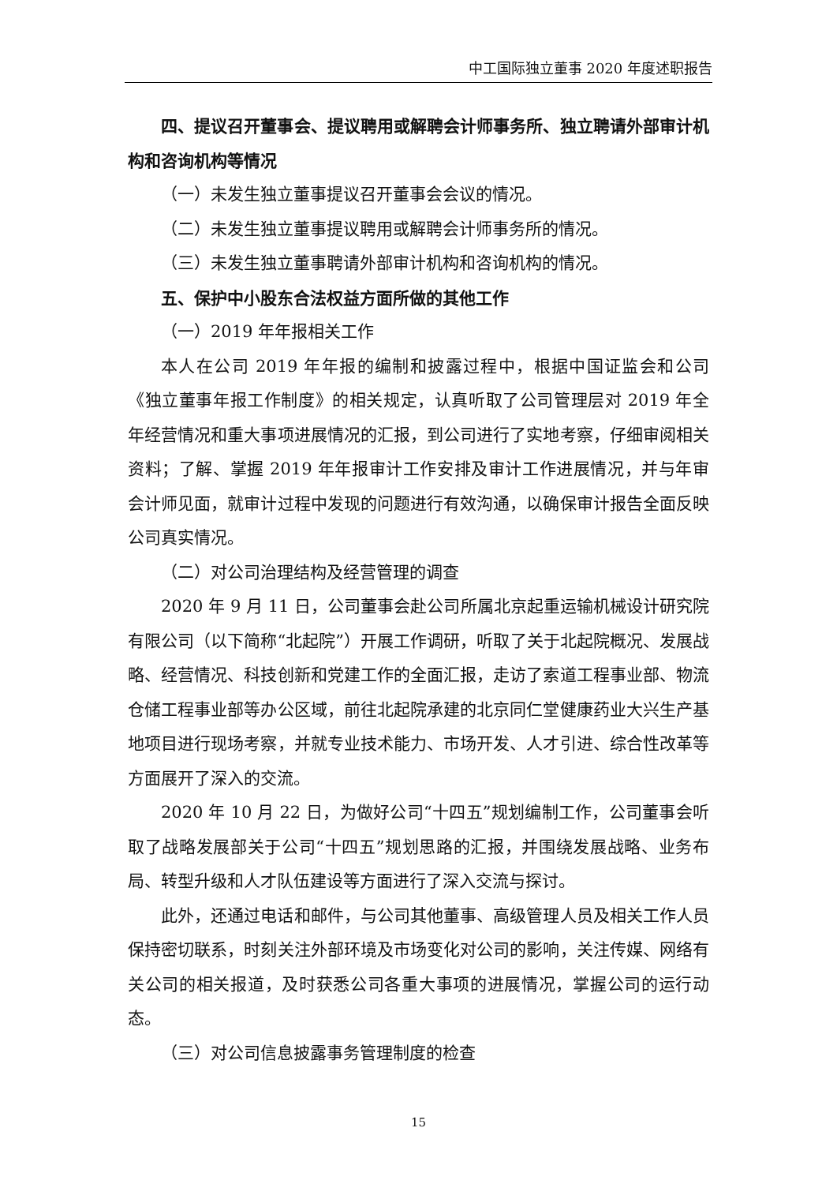中工国际独立董事 2020 年度述职报告
四、提议召开董事会、提议聘用或解聘会计师事务所、独立聘请外部审计机构和咨询机构等情况
（一）未发生独立董事提议召开董事会会议的情况。
（二）未发生独立董事提议聘用或解聘会计师事务所的情况。
（三）未发生独立董事聘请外部审计机构和咨询机构的情况。
五、保护中小股东合法权益方面所做的其他工作
（一）2019 年年报相关工作
本人在公司 2019 年年报的编制和披露过程中，根据中国证监会和公司《独立董事年报工作制度》的相关规定，认真听取了公司管理层对 2019 年全年经营情况和重大事项进展情况的汇报，到公司进行了实地考察，仔细审阅相关资料；了解、掌握 2019 年年报审计工作安排及审计工作进展情况，并与年审会计师见面，就审计过程中发现的问题进行有效沟通，以确保审计报告全面反映公司真实情况。
（二）对公司治理结构及经营管理的调查
2020 年 9 月 11 日，公司董事会赴公司所属北京起重运输机械设计研究院有限公司（以下简称“北起院”）开展工作调研，听取了关于北起院概况、发展战略、经营情况、科技创新和党建工作的全面汇报，走访了索道工程事业部、物流仓储工程事业部等办公区域，前往北起院承建的北京同仁堂健康药业大兴生产基地项目进行现场考察，并就专业技术能力、市场开发、人才引进、综合性改革等方面展开了深入的交流。
2020 年 10 月 22 日，为做好公司“十四五”规划编制工作，公司董事会听取了战略发展部关于公司“十四五”规划思路的汇报，并围绕发展战略、业务布局、转型升级和人才队伍建设等方面进行了深入交流与探讨。
此外，还通过电话和邮件，与公司其他董事、高级管理人员及相关工作人员保持密切联系，时刻关注外部环境及市场变化对公司的影响，关注传媒、网络有关公司的相关报道，及时获悉公司各重大事项的进展情况，掌握公司的运行动态。
（三）对公司信息披露事务管理制度的检查
15